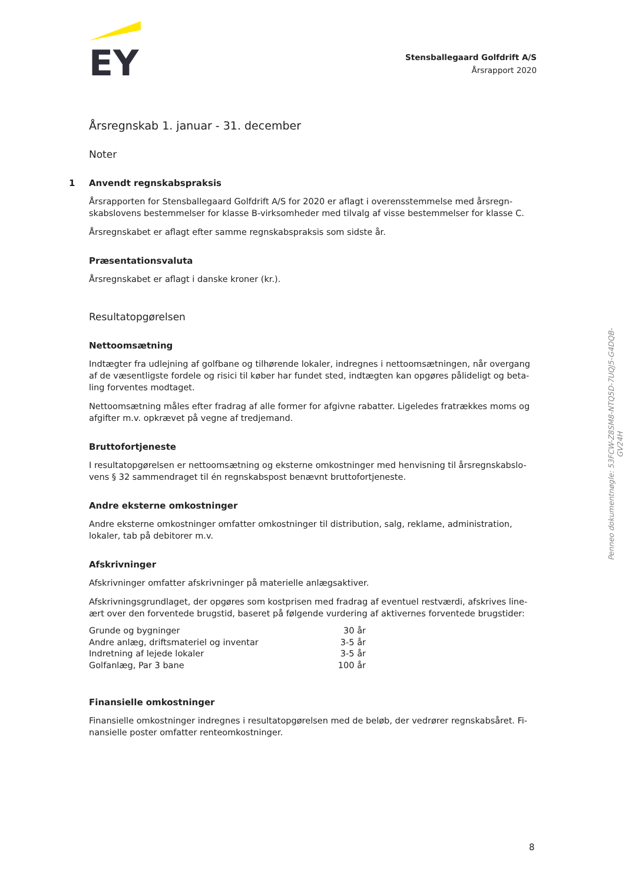EY
Stensballegaard Golfdrift A/S
Årsrapport 2020
Årsregnskab 1. januar - 31. december
Noter
1 Anvendt regnskabspraksis
Årsrapporten for Stensballegaard Golfdrift A/S for 2020 er aflagt i overensstemmelse med årsregn-skabslovens bestemmelser for klasse B-virksomheder med tilvalg af visse bestemmelser for klasse C.
Årsregnskabet er aflagt efter samme regnskabspraksis som sidste år.
Præsentationsvaluta
Årsregnskabet er aflagt i danske kroner (kr.).
Resultatopgørelsen
Nettoomsætning
Indtægter fra udlejning af golfbane og tilhørende lokaler, indregnes i nettoomsætningen, når overgang af de væsentligste fordele og risici til køber har fundet sted, indtægten kan opgøres pålideligt og beta-ling forventes modtaget.
Nettoomsætning måles efter fradrag af alle former for afgivne rabatter. Ligeledes fratrækkes moms og afgifter m.v. opkrævet på vegne af tredjemand.
Bruttofortjeneste
I resultatopgørelsen er nettoomsætning og eksterne omkostninger med henvisning til årsregnskabslo-vens § 32 sammendraget til én regnskabspost benævnt bruttofortjeneste.
Andre eksterne omkostninger
Andre eksterne omkostninger omfatter omkostninger til distribution, salg, reklame, administration, lokaler, tab på debitorer m.v.
Afskrivninger
Afskrivninger omfatter afskrivninger på materielle anlægsaktiver.
Afskrivningsgrundlaget, der opgøres som kostprisen med fradrag af eventuel restværdi, afskrives line-ært over den forventede brugstid, baseret på følgende vurdering af aktivernes forventede brugstider:
| Grunde og bygninger | 30 år |
| Andre anlæg, driftsmateriel og inventar | 3-5 år |
| Indretning af lejede lokaler | 3-5 år |
| Golfanlæg, Par 3 bane | 100 år |
Finansielle omkostninger
Finansielle omkostninger indregnes i resultatopgørelsen med de beløb, der vedrører regnskabsåret. Fi-nansielle poster omfatter renteomkostninger.
Penneo dokumentnøgle: 53FCW-Z8SM8-NTQ5D-7UQJ5-G4DQB-GV24H
8